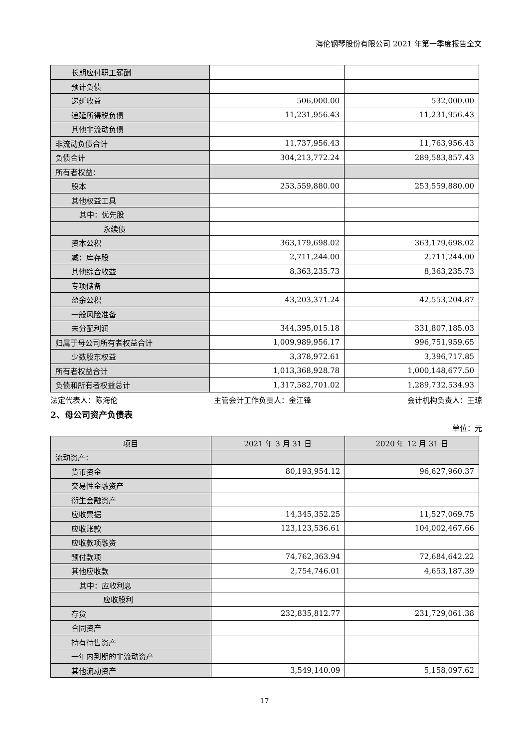海伦钢琴股份有限公司 2021 年第一季度报告全文
| 长期应付职工薪酬 | | |
| 预计负债 | | |
| 递延收益 | 506,000.00 | 532,000.00 |
| 递延所得税负债 | 11,231,956.43 | 11,231,956.43 |
| 其他非流动负债 | | |
| 非流动负债合计 | 11,737,956.43 | 11,763,956.43 |
| 负债合计 | 304,213,772.24 | 289,583,857.43 |
| 所有者权益： | | |
| 股本 | 253,559,880.00 | 253,559,880.00 |
| 其他权益工具 | | |
| 其中：优先股 | | |
| 永续债 | | |
| 资本公积 | 363,179,698.02 | 363,179,698.02 |
| 减：库存股 | 2,711,244.00 | 2,711,244.00 |
| 其他综合收益 | 8,363,235.73 | 8,363,235.73 |
| 专项储备 | | |
| 盈余公积 | 43,203,371.24 | 42,553,204.87 |
| 一般风险准备 | | |
| 未分配利润 | 344,395,015.18 | 331,807,185.03 |
| 归属于母公司所有者权益合计 | 1,009,989,956.17 | 996,751,959.65 |
| 少数股东权益 | 3,378,972.61 | 3,396,717.85 |
| 所有者权益合计 | 1,013,368,928.78 | 1,000,148,677.50 |
| 负债和所有者权益总计 | 1,317,582,701.02 | 1,289,732,534.93 |
法定代表人：陈海伦 主管会计工作负责人：金江锋 会计机构负责人：王琼
2、母公司资产负债表
单位：元
| 项目 | 2021 年 3 月 31 日 | 2020 年 12 月 31 日 |
| --- | --- | --- |
| 流动资产： | | |
| 货币资金 | 80,193,954.12 | 96,627,960.37 |
| 交易性金融资产 | | |
| 衍生金融资产 | | |
| 应收票据 | 14,345,352.25 | 11,527,069.75 |
| 应收账款 | 123,123,536.61 | 104,002,467.66 |
| 应收款项融资 | | |
| 预付款项 | 74,762,363.94 | 72,684,642.22 |
| 其他应收款 | 2,754,746.01 | 4,653,187.39 |
| 其中：应收利息 | | |
| 应收股利 | | |
| 存货 | 232,835,812.77 | 231,729,061.38 |
| 合同资产 | | |
| 持有待售资产 | | |
| 一年内到期的非流动资产 | | |
| 其他流动资产 | 3,549,140.09 | 5,158,097.62 |
17